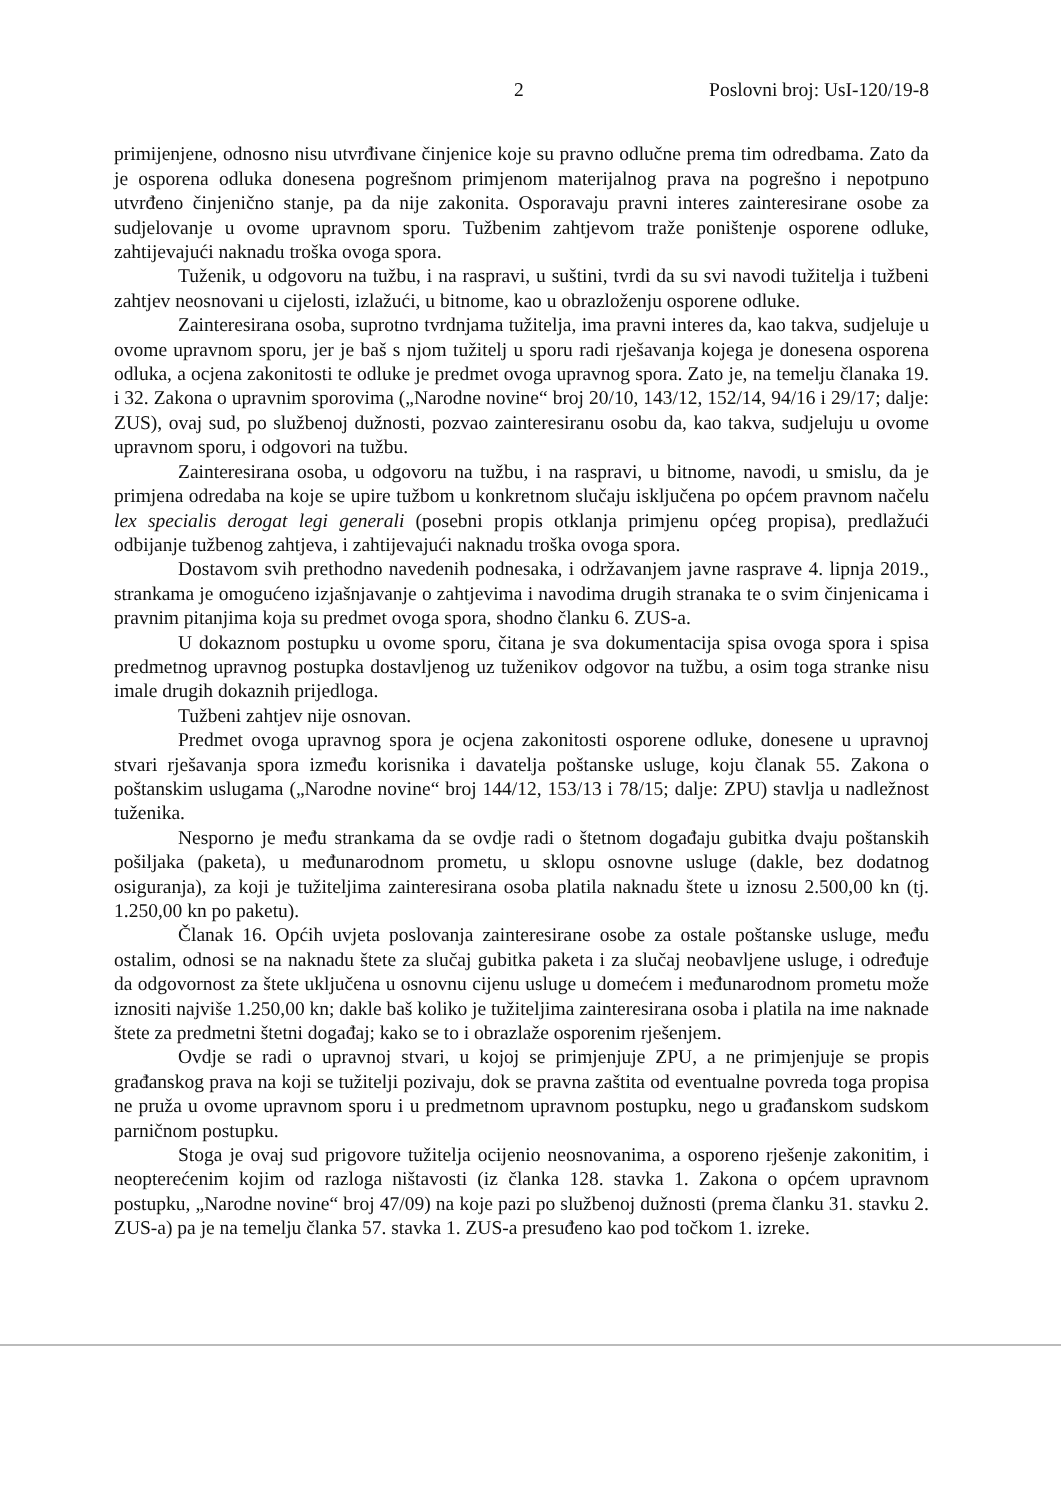2 Poslovni broj: UsI-120/19-8
primijenjene, odnosno nisu utvrđivane činjenice koje su pravno odlučne prema tim odredbama. Zato da je osporena odluka donesena pogrešnom primjenom materijalnog prava na pogrešno i nepotpuno utvrđeno činjenično stanje, pa da nije zakonita. Osporavaju pravni interes zainteresirane osobe za sudjelovanje u ovome upravnom sporu. Tužbenim zahtjevom traže poništenje osporene odluke, zahtijevajući naknadu troška ovoga spora.
Tuženik, u odgovoru na tužbu, i na raspravi, u suštini, tvrdi da su svi navodi tužitelja i tužbeni zahtjev neosnovani u cijelosti, izlažući, u bitnome, kao u obrazloženju osporene odluke.
Zainteresirana osoba, suprotno tvrdnjama tužitelja, ima pravni interes da, kao takva, sudjeluje u ovome upravnom sporu, jer je baš s njom tužitelj u sporu radi rješavanja kojega je donesena osporena odluka, a ocjena zakonitosti te odluke je predmet ovoga upravnog spora. Zato je, na temelju članaka 19. i 32. Zakona o upravnim sporovima („Narodne novine“ broj 20/10, 143/12, 152/14, 94/16 i 29/17; dalje: ZUS), ovaj sud, po službenoj dužnosti, pozvao zainteresiranu osobu da, kao takva, sudjeluju u ovome upravnom sporu, i odgovori na tužbu.
Zainteresirana osoba, u odgovoru na tužbu, i na raspravi, u bitnome, navodi, u smislu, da je primjena odredaba na koje se upire tužbom u konkretnom slučaju isključena po općem pravnom načelu lex specialis derogat legi generali (posebni propis otklanja primjenu općeg propisa), predlažući odbijanje tužbenog zahtjeva, i zahtijevajući naknadu troška ovoga spora.
Dostavom svih prethodno navedenih podnesaka, i održavanjem javne rasprave 4. lipnja 2019., strankama je omogućeno izjašnjavanje o zahtjevima i navodima drugih stranaka te o svim činjenicama i pravnim pitanjima koja su predmet ovoga spora, shodno članku 6. ZUS-a.
U dokaznom postupku u ovome sporu, čitana je sva dokumentacija spisa ovoga spora i spisa predmetnog upravnog postupka dostavljenog uz tuženikov odgovor na tužbu, a osim toga stranke nisu imale drugih dokaznih prijedloga.
Tužbeni zahtjev nije osnovan.
Predmet ovoga upravnog spora je ocjena zakonitosti osporene odluke, donesene u upravnoj stvari rješavanja spora između korisnika i davatelja poštanske usluge, koju članak 55. Zakona o poštanskim uslugama („Narodne novine“ broj 144/12, 153/13 i 78/15; dalje: ZPU) stavlja u nadležnost tuženika.
Nesporno je među strankama da se ovdje radi o štetnom događaju gubitka dvaju poštanskih pošiljaka (paketa), u međunarodnom prometu, u sklopu osnovne usluge (dakle, bez dodatnog osiguranja), za koji je tužiteljima zainteresirana osoba platila naknadu štete u iznosu 2.500,00 kn (tj. 1.250,00 kn po paketu).
Članak 16. Općih uvjeta poslovanja zainteresirane osobe za ostale poštanske usluge, među ostalim, odnosi se na naknadu štete za slučaj gubitka paketa i za slučaj neobavljene usluge, i određuje da odgovornost za štete uključena u osnovnu cijenu usluge u domećem i međunarodnom prometu može iznositi najviše 1.250,00 kn; dakle baš koliko je tužiteljima zainteresirana osoba i platila na ime naknade štete za predmetni štetni događaj; kako se to i obrazlaže osporenim rješenjem.
Ovdje se radi o upravnoj stvari, u kojoj se primjenjuje ZPU, a ne primjenjuje se propis građanskog prava na koji se tužitelji pozivaju, dok se pravna zaštita od eventualne povreda toga propisa ne pruža u ovome upravnom sporu i u predmetnom upravnom postupku, nego u građanskom sudskom parničnom postupku.
Stoga je ovaj sud prigovore tužitelja ocijenio neosnovanima, a osporeno rješenje zakonitim, i neopterećenim kojim od razloga ništavosti (iz članka 128. stavka 1. Zakona o općem upravnom postupku, „Narodne novine“ broj 47/09) na koje pazi po službenoj dužnosti (prema članku 31. stavku 2. ZUS-a) pa je na temelju članka 57. stavka 1. ZUS-a presuđeno kao pod točkom 1. izreke.